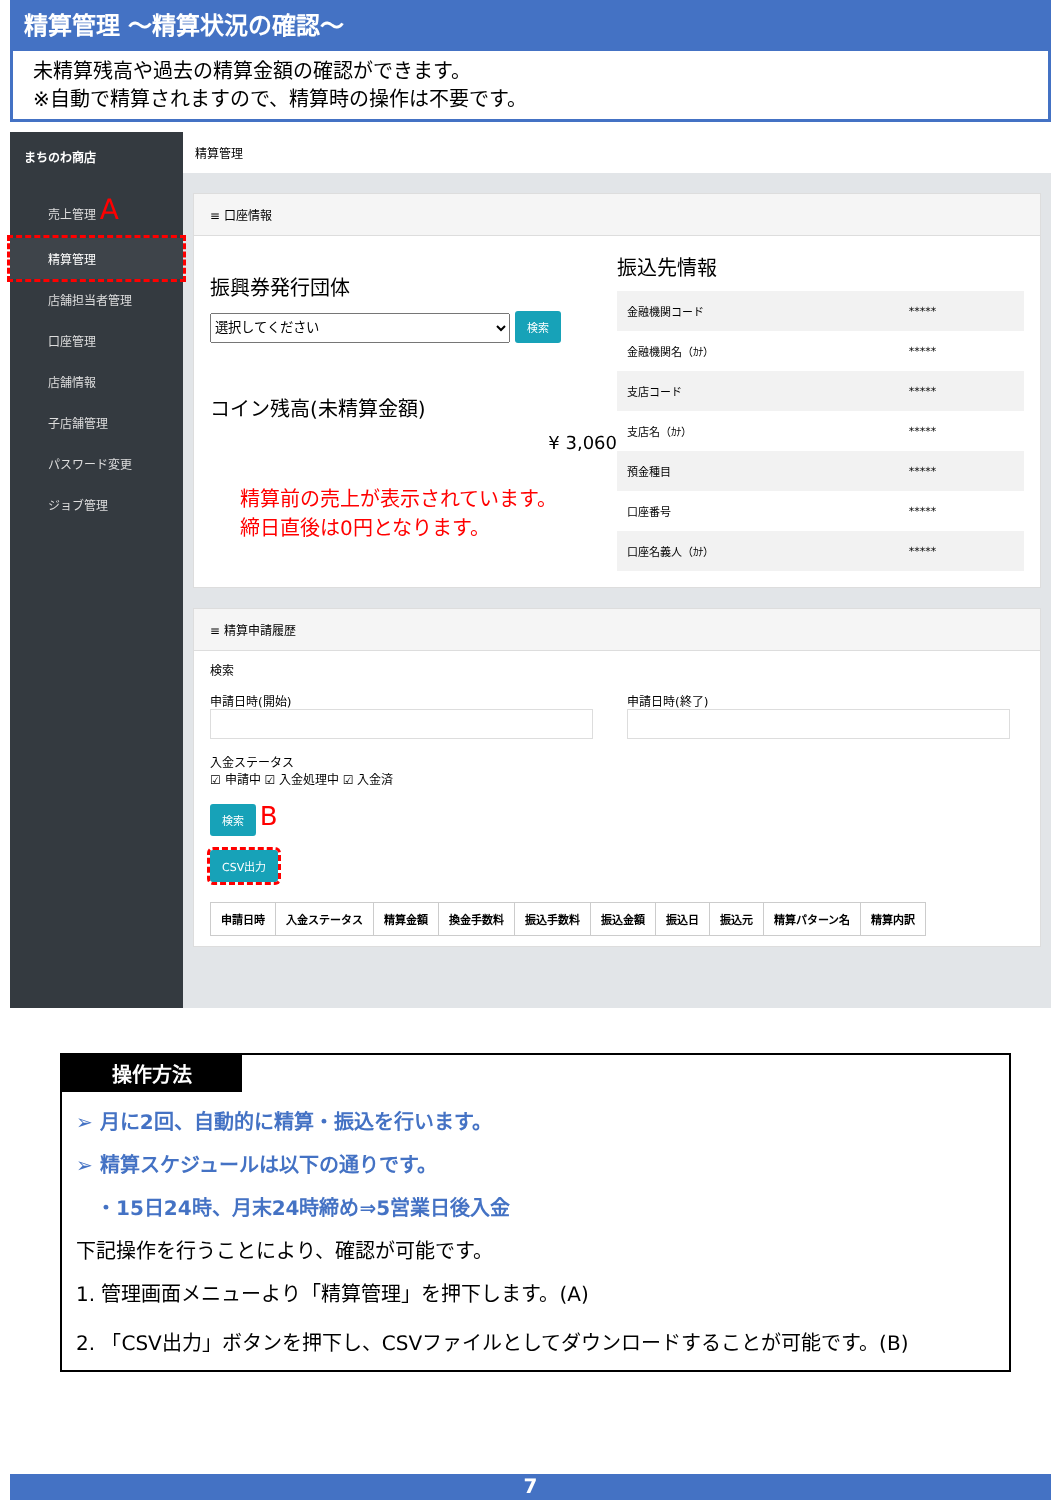精算管理 ～精算状況の確認～
未精算残高や過去の精算金額の確認ができます。
※自動で精算されますので、精算時の操作は不要です。
まちのわ商店
売上管理 A
精算管理
店舗担当者管理
口座管理
店舗情報
子店舗管理
パスワード変更
ジョブ管理
精算管理
≡ 口座情報
振興券発行団体
選択してください 検索
コイン残高(未精算金額)
¥ 3,060
精算前の売上が表示されています。
締日直後は0円となります。
振込先情報
| 金融機関コード | ***** |
| 金融機関名（ｶﾅ） | ***** |
| 支店コード | ***** |
| 支店名（ｶﾅ） | ***** |
| 預金種目 | ***** |
| 口座番号 | ***** |
| 口座名義人（ｶﾅ） | ***** |
≡ 精算申請履歴
検索
申請日時(開始)
申請日時(終了)
入金ステータス
☑ 申請中 ☑ 入金処理中 ☑ 入金済
検索 B
CSV出力
| 申請日時 | 入金ステータス | 精算金額 | 換金手数料 | 振込手数料 | 振込金額 | 振込日 | 振込元 | 精算パターン名 | 精算内訳 |
| --- | --- | --- | --- | --- | --- | --- | --- | --- | --- |
操作方法
➢ 月に2回、自動的に精算・振込を行います。
➢ 精算スケジュールは以下の通りです。
　・15日24時、月末24時締め⇒5営業日後入金
下記操作を行うことにより、確認が可能です。
1. 管理画面メニューより「精算管理」を押下します。(A)
2. 「CSV出力」ボタンを押下し、CSVファイルとしてダウンロードすることが可能です。(B)
7